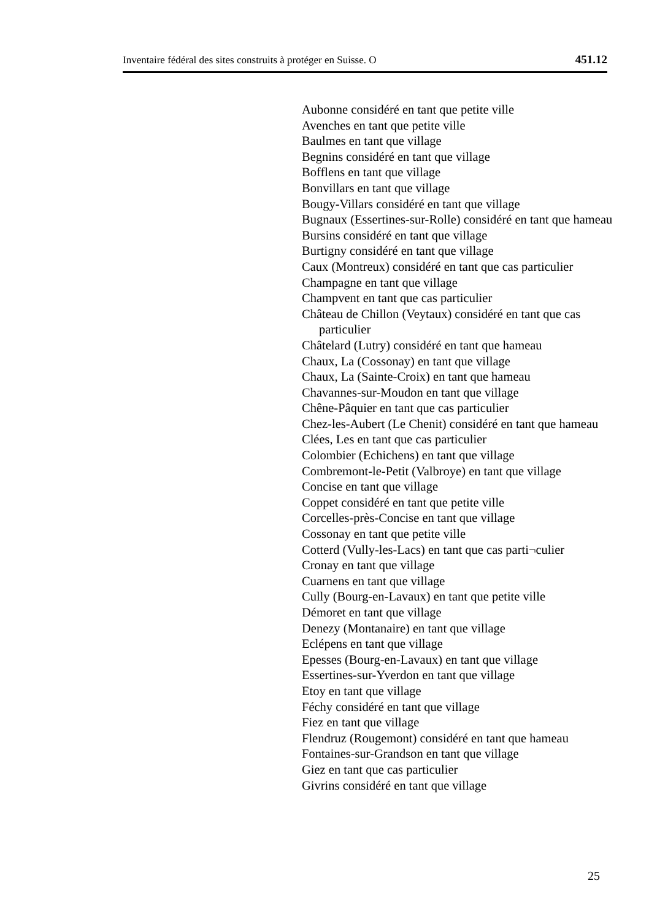Inventaire fédéral des sites construits à protéger en Suisse. O 451.12
Aubonne considéré en tant que petite ville
Avenches en tant que petite ville
Baulmes en tant que village
Begnins considéré en tant que village
Bofflens en tant que village
Bonvillars en tant que village
Bougy-Villars considéré en tant que village
Bugnaux (Essertines-sur-Rolle) considéré en tant que hameau
Bursins considéré en tant que village
Burtigny considéré en tant que village
Caux (Montreux) considéré en tant que cas particulier
Champagne en tant que village
Champvent en tant que cas particulier
Château de Chillon (Veytaux) considéré en tant que cas particulier
Châtelard (Lutry) considéré en tant que hameau
Chaux, La (Cossonay) en tant que village
Chaux, La (Sainte-Croix) en tant que hameau
Chavannes-sur-Moudon en tant que village
Chêne-Pâquier en tant que cas particulier
Chez-les-Aubert (Le Chenit) considéré en tant que hameau
Clées, Les en tant que cas particulier
Colombier (Echichens) en tant que village
Combremont-le-Petit (Valbroye) en tant que village
Concise en tant que village
Coppet considéré en tant que petite ville
Corcelles-près-Concise en tant que village
Cossonay en tant que petite ville
Cotterd (Vully-les-Lacs) en tant que cas parti¬culier
Cronay en tant que village
Cuarnens en tant que village
Cully (Bourg-en-Lavaux) en tant que petite ville
Démoret en tant que village
Denezy (Montanaire) en tant que village
Eclépens en tant que village
Epesses (Bourg-en-Lavaux) en tant que village
Essertines-sur-Yverdon en tant que village
Etoy en tant que village
Féchy considéré en tant que village
Fiez en tant que village
Flendruz (Rougemont) considéré en tant que hameau
Fontaines-sur-Grandson en tant que village
Giez en tant que cas particulier
Givrins considéré en tant que village
25